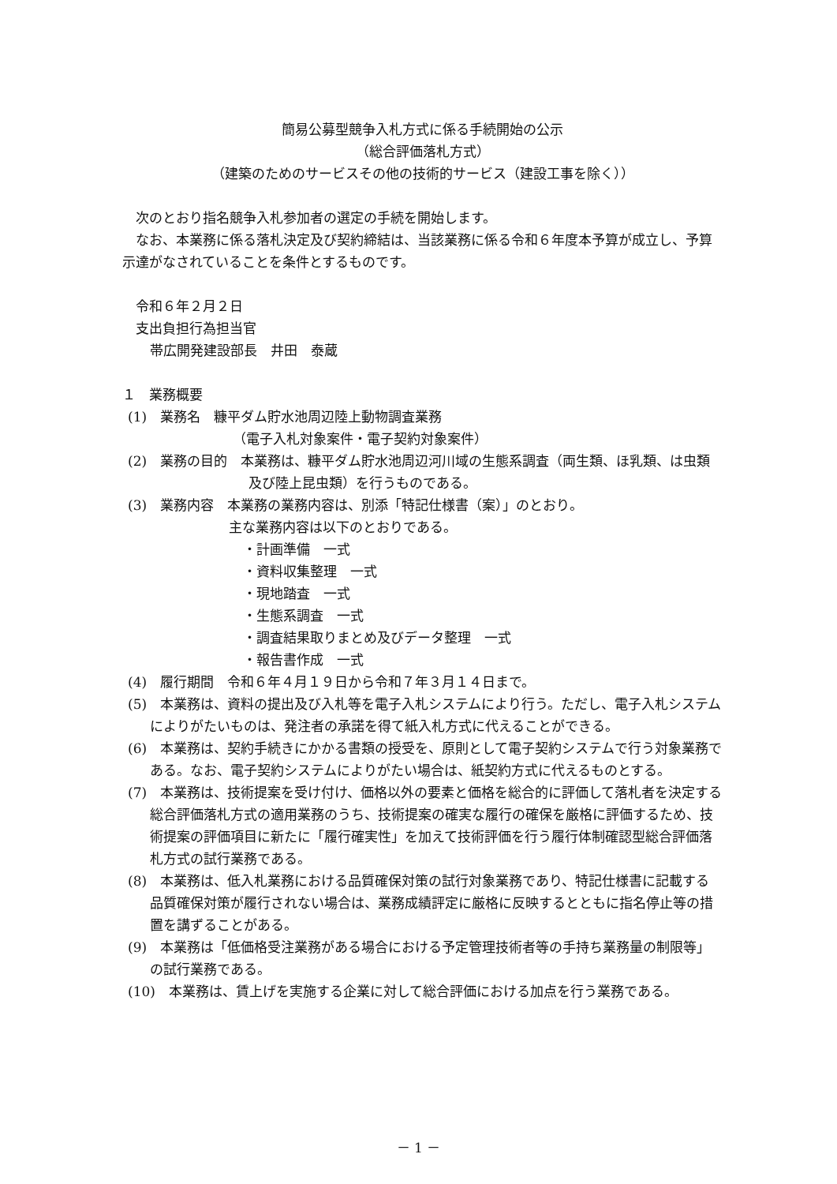簡易公募型競争入札方式に係る手続開始の公示
（総合評価落札方式）
（建築のためのサービスその他の技術的サービス（建設工事を除く））
次のとおり指名競争入札参加者の選定の手続を開始します。
なお、本業務に係る落札決定及び契約締結は、当該業務に係る令和６年度本予算が成立し、予算示達がなされていることを条件とするものです。
令和６年２月２日
支出負担行為担当官
帯広開発建設部長　井田　泰蔵
１　業務概要
(1)　業務名　糠平ダム貯水池周辺陸上動物調査業務
（電子入札対象案件・電子契約対象案件）
(2)　業務の目的　本業務は、糠平ダム貯水池周辺河川域の生態系調査（両生類、ほ乳類、は虫類及び陸上昆虫類）を行うものである。
(3)　業務内容　本業務の業務内容は、別添「特記仕様書（案）」のとおり。
主な業務内容は以下のとおりである。
・計画準備　一式
・資料収集整理　一式
・現地踏査　一式
・生態系調査　一式
・調査結果取りまとめ及びデータ整理　一式
・報告書作成　一式
(4)　履行期間　令和６年４月１９日から令和７年３月１４日まで。
(5)　本業務は、資料の提出及び入札等を電子入札システムにより行う。ただし、電子入札システムによりがたいものは、発注者の承諾を得て紙入札方式に代えることができる。
(6)　本業務は、契約手続きにかかる書類の授受を、原則として電子契約システムで行う対象業務である。なお、電子契約システムによりがたい場合は、紙契約方式に代えるものとする。
(7)　本業務は、技術提案を受け付け、価格以外の要素と価格を総合的に評価して落札者を決定する総合評価落札方式の適用業務のうち、技術提案の確実な履行の確保を厳格に評価するため、技術提案の評価項目に新たに「履行確実性」を加えて技術評価を行う履行体制確認型総合評価落札方式の試行業務である。
(8)　本業務は、低入札業務における品質確保対策の試行対象業務であり、特記仕様書に記載する品質確保対策が履行されない場合は、業務成績評定に厳格に反映するとともに指名停止等の措置を講ずることがある。
(9)　本業務は「低価格受注業務がある場合における予定管理技術者等の手持ち業務量の制限等」の試行業務である。
(10)　本業務は、賃上げを実施する企業に対して総合評価における加点を行う業務である。
－ 1 －